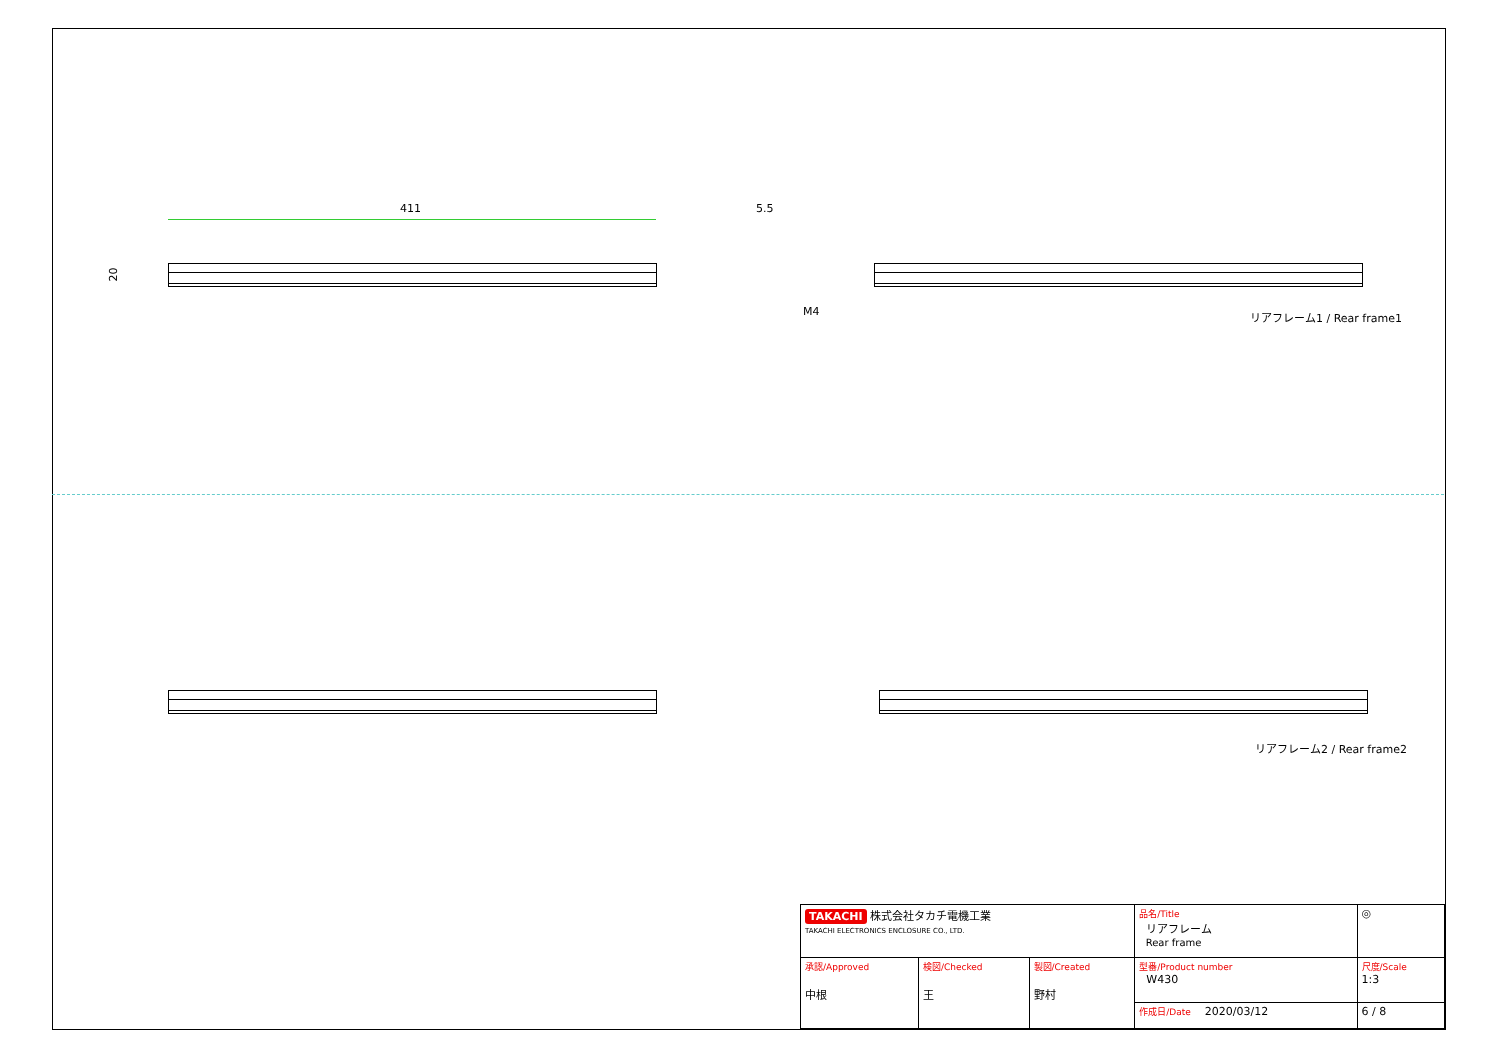411 5.5
20
M4 リアフレーム1 / Rear frame1
リアフレーム2 / Rear frame2
| TAKACHI 株式会社タカチ電機工業 TAKACHI ELECTRONICS ENCLOSURE CO., LTD. | | | 品名/Title リアフレーム Rear frame | ◎ |
| 承認/Approved 中根 | 検図/Checked 王 | 製図/Created 野村 | 型番/Product number W430 | 尺度/Scale 1:3 |
| | | | 作成日/Date 2020/03/12 | 6 / 8 |